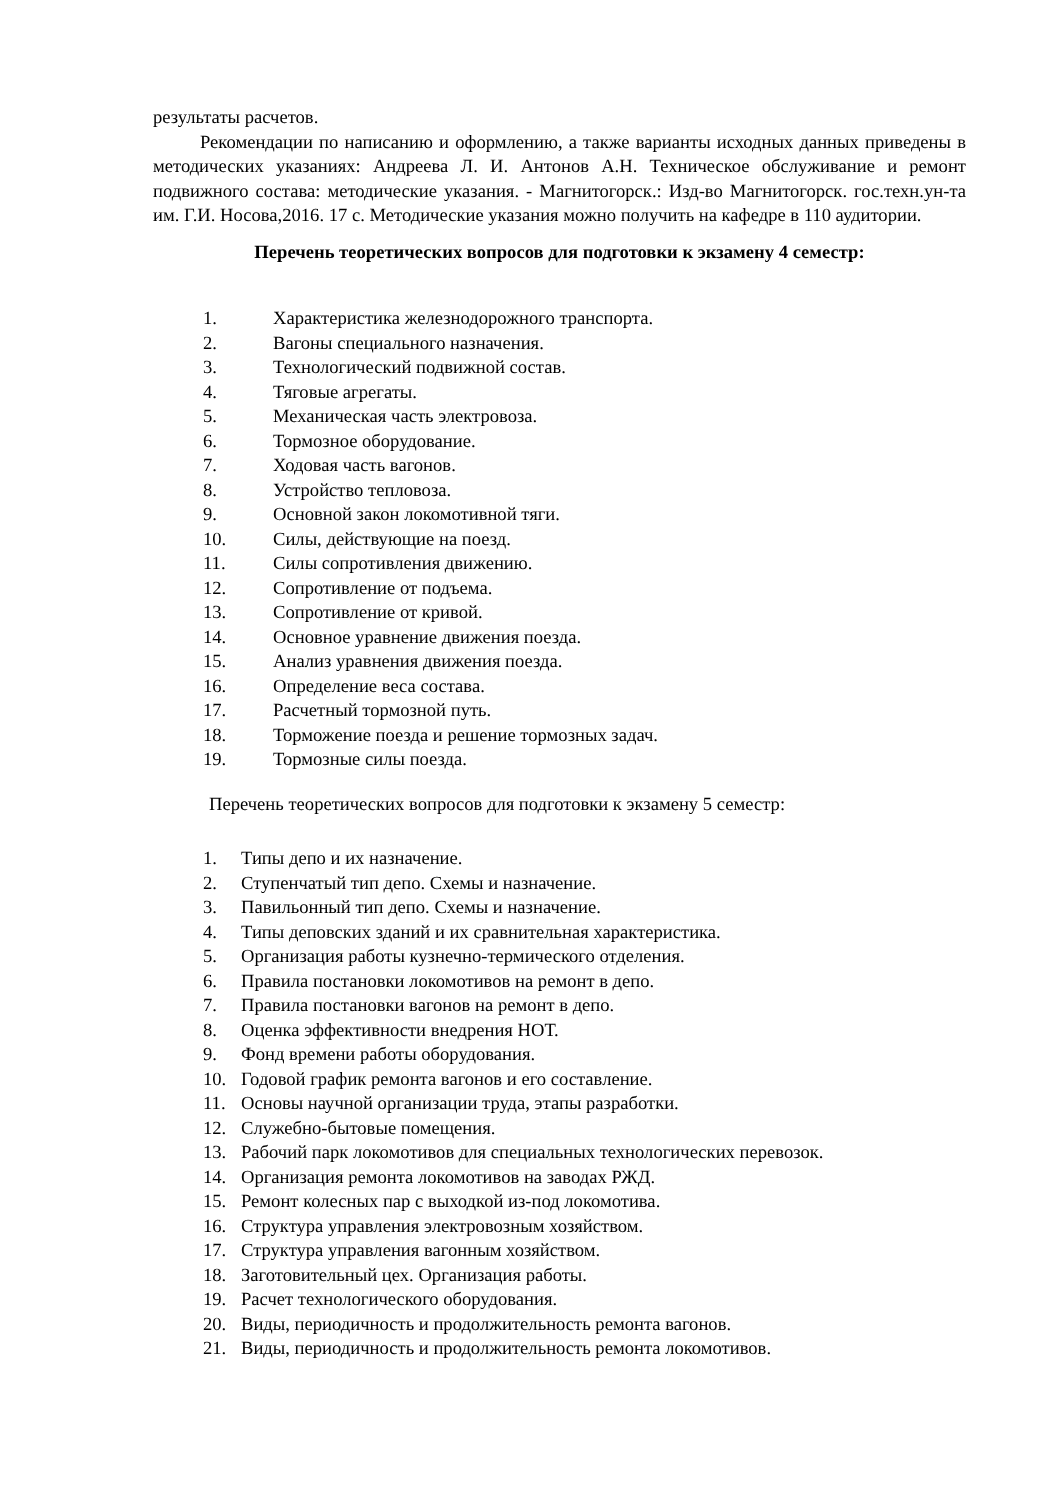результаты расчетов.
Рекомендации по написанию и оформлению, а также варианты исходных данных приведены в методических указаниях: Андреева Л. И. Антонов А.Н. Техническое обслуживание и ремонт подвижного состава: методические указания. - Магнитогорск.: Изд-во Магнитогорск. гос.техн.ун-та им. Г.И. Носова,2016. 17 с. Методические указания можно получить на кафедре в 110 аудитории.
Перечень теоретических вопросов для подготовки к экзамену 4 семестр:
1. Характеристика железнодорожного транспорта.
2. Вагоны специального назначения.
3. Технологический подвижной состав.
4. Тяговые агрегаты.
5. Механическая часть электровоза.
6. Тормозное оборудование.
7. Ходовая часть вагонов.
8. Устройство тепловоза.
9. Основной закон локомотивной тяги.
10. Силы, действующие на поезд.
11. Силы сопротивления движению.
12. Сопротивление от подъема.
13. Сопротивление от кривой.
14. Основное уравнение движения поезда.
15. Анализ уравнения движения поезда.
16. Определение веса состава.
17. Расчетный тормозной путь.
18. Торможение поезда и решение тормозных задач.
19. Тормозные силы поезда.
Перечень теоретических вопросов для подготовки к экзамену 5 семестр:
1. Типы депо и их назначение.
2. Ступенчатый тип депо. Схемы и назначение.
3. Павильонный тип депо. Схемы и назначение.
4. Типы деповских зданий и их сравнительная характеристика.
5. Организация работы кузнечно-термического отделения.
6. Правила постановки локомотивов на ремонт в депо.
7. Правила постановки вагонов на ремонт в депо.
8. Оценка эффективности внедрения НОТ.
9. Фонд времени работы оборудования.
10. Годовой график ремонта вагонов и его составление.
11. Основы научной организации труда, этапы разработки.
12. Служебно-бытовые помещения.
13. Рабочий парк локомотивов для специальных технологических перевозок.
14. Организация ремонта локомотивов на заводах РЖД.
15. Ремонт колесных пар с выходкой из-под локомотива.
16. Структура управления электровозным хозяйством.
17. Структура управления вагонным хозяйством.
18. Заготовительный цех. Организация работы.
19. Расчет технологического оборудования.
20. Виды, периодичность и продолжительность ремонта вагонов.
21. Виды, периодичность и продолжительность ремонта локомотивов.